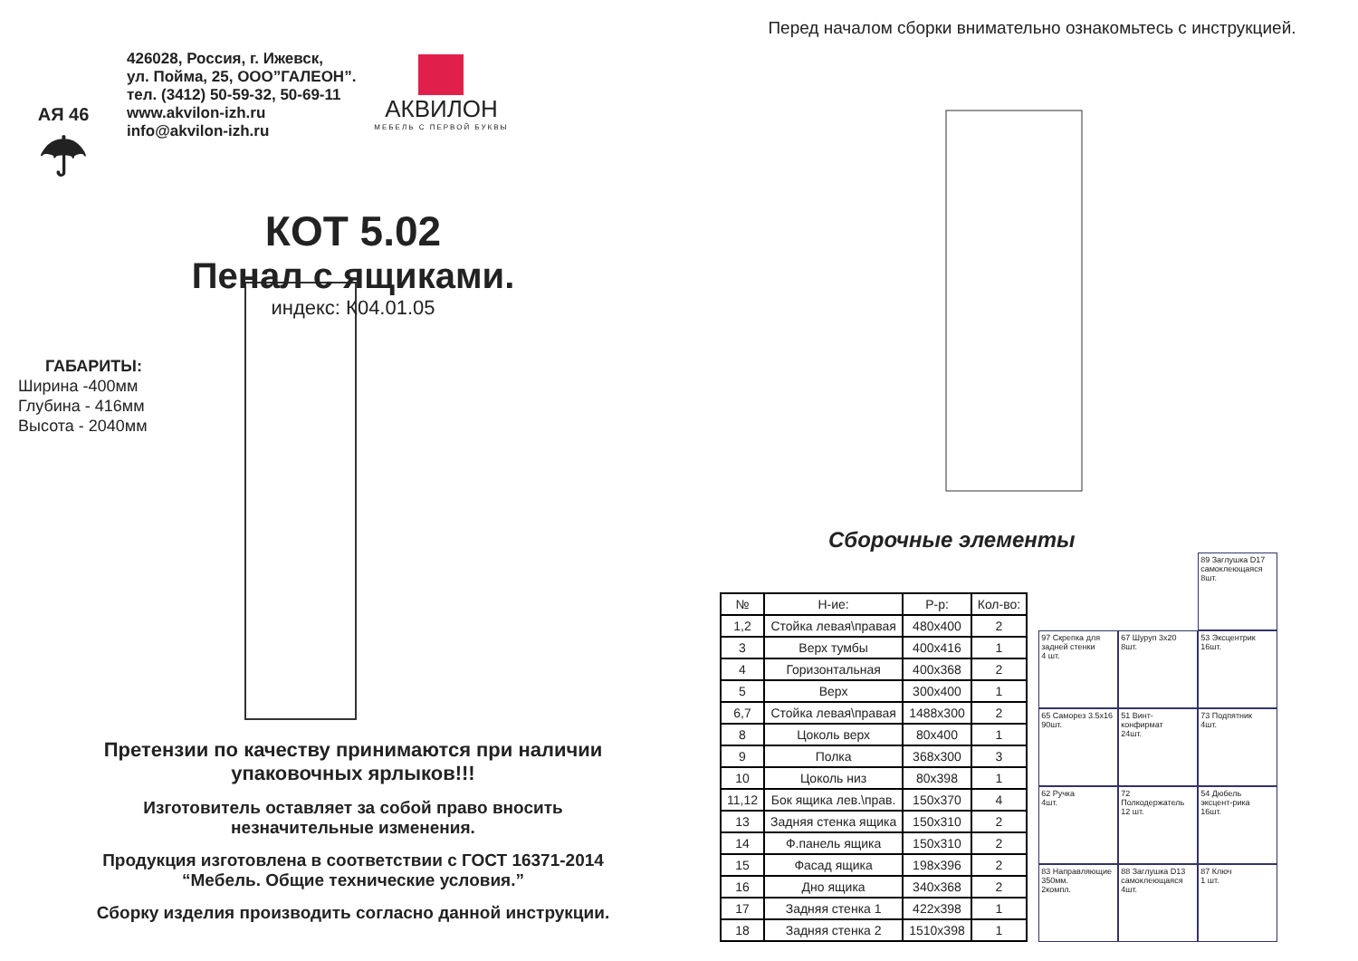АЯ 46
☂
426028, Россия, г. Ижевск,
ул. Пойма, 25, ООО”ГАЛЕОН”.
тел. (3412) 50-59-32, 50-69-11
www.akvilon-izh.ru
info@akvilon-izh.ru
АКВИЛОН
МЕБЕЛЬ С ПЕРВОЙ БУКВЫ
КОТ 5.02
Пенал с ящиками.
индекс: К04.01.05
ГАБАРИТЫ:
Ширина -400мм
Глубина - 416мм
Высота - 2040мм
Претензии по качеству принимаются при наличии
упаковочных ярлыков!!!
Изготовитель оставляет за собой право вносить
незначительные изменения.
Продукция изготовлена в соответствии с ГОСТ 16371-2014
“Мебель. Общие технические условия.”
Сборку изделия производить согласно данной инструкции.
Перед началом сборки внимательно ознакомьтесь с инструкцией.
Сборочные элементы
| № | Н-ие: | Р-р: | Кол-во: |
| --- | --- | --- | --- |
| 1,2 | Стойка левая\правая | 480x400 | 2 |
| 3 | Верх тумбы | 400x416 | 1 |
| 4 | Горизонтальная | 400x368 | 2 |
| 5 | Верх | 300x400 | 1 |
| 6,7 | Стойка левая\правая | 1488x300 | 2 |
| 8 | Цоколь верх | 80x400 | 1 |
| 9 | Полка | 368x300 | 3 |
| 10 | Цоколь низ | 80x398 | 1 |
| 11,12 | Бок ящика лев.\прав. | 150x370 | 4 |
| 13 | Задняя стенка ящика | 150x310 | 2 |
| 14 | Ф.панель ящика | 150x310 | 2 |
| 15 | Фасад ящика | 198x396 | 2 |
| 16 | Дно ящика | 340x368 | 2 |
| 17 | Задняя стенка 1 | 422x398 | 1 |
| 18 | Задняя стенка 2 | 1510x398 | 1 |
89 Заглушка D17 самоклеющаяся
8шт.
97 Скрепка для задней стенки
4 шт.
67 Шуруп 3x20
8шт.
53 Эксцентрик
16шт.
65 Саморез 3.5x16
90шт.
51 Винт-конфирмат
24шт.
73 Подпятник
4шт.
62 Ручка
4шт.
72 Полкодержатель
12 шт.
54 Дюбель эксцент-рика
16шт.
83 Направляющие 350мм.
2компл.
88 Заглушка D13 самоклеющаяся
4шт.
87 Ключ
1 шт.